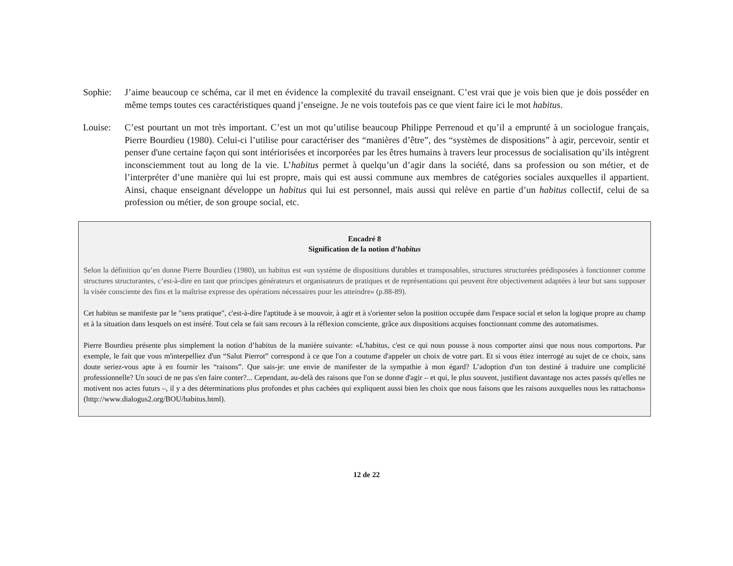Sophie: J’aime beaucoup ce schéma, car il met en évidence la complexité du travail enseignant. C’est vrai que je vois bien que je dois posséder en même temps toutes ces caractéristiques quand j’enseigne. Je ne vois toutefois pas ce que vient faire ici le mot habitus.
Louise: C’est pourtant un mot très important. C’est un mot qu’utilise beaucoup Philippe Perrenoud et qu’il a emprunté à un sociologue français, Pierre Bourdieu (1980). Celui-ci l’utilise pour caractériser des “manières d’être”, des “systèmes de dispositions” à agir, percevoir, sentir et penser d'une certaine façon qui sont intériorisées et incorporées par les êtres humains à travers leur processus de socialisation qu’ils intègrent inconsciemment tout au long de la vie. L’habitus permet à quelqu’un d’agir dans la société, dans sa profession ou son métier, et de l’interpréter d’une manière qui lui est propre, mais qui est aussi commune aux membres de catégories sociales auxquelles il appartient. Ainsi, chaque enseignant développe un habitus qui lui est personnel, mais aussi qui relève en partie d’un habitus collectif, celui de sa profession ou métier, de son groupe social, etc.
Encadré 8
Signification de la notion d’habitus
Selon la définition qu’en donne Pierre Bourdieu (1980), un habitus est «un système de dispositions durables et transposables, structures structurées prédisposées à fonctionner comme structures structurantes, c’est-à-dire en tant que principes générateurs et organisateurs de pratiques et de représentations qui peuvent être objectivement adaptées à leur but sans supposer la visée consciente des fins et la maîtrise expresse des opérations nécessaires pour les atteindre» (p.88-89).
Cet habitus se manifeste par le "sens pratique", c'est-à-dire l'aptitude à se mouvoir, à agir et à s'orienter selon la position occupée dans l'espace social et selon la logique propre au champ et à la situation dans lesquels on est inséré. Tout cela se fait sans recours à la réflexion consciente, grâce aux dispositions acquises fonctionnant comme des automatismes.
Pierre Bourdieu présente plus simplement la notion d’habitus de la manière suivante: «L'habitus, c'est ce qui nous pousse à nous comporter ainsi que nous nous comportons. Par exemple, le fait que vous m'interpelliez d'un “Salut Pierrot” correspond à ce que l'on a coutume d'appeler un choix de votre part. Et si vous étiez interrogé au sujet de ce choix, sans doute seriez-vous apte à en fournir les “raisons”. Que sais-je: une envie de manifester de la sympathie à mon égard? L’adoption d'un ton destiné à traduire une complicité professionnelle? Un souci de ne pas s'en faire conter?... Cependant, au-delà des raisons que l'on se donne d'agir – et qui, le plus souvent, justifient davantage nos actes passés qu'elles ne motivent nos actes futurs –, il y a des déterminations plus profondes et plus cachées qui expliquent aussi bien les choix que nous faisons que les raisons auxquelles nous les rattachons» (http://www.dialogus2.org/BOU/habitus.html).
12 de 22